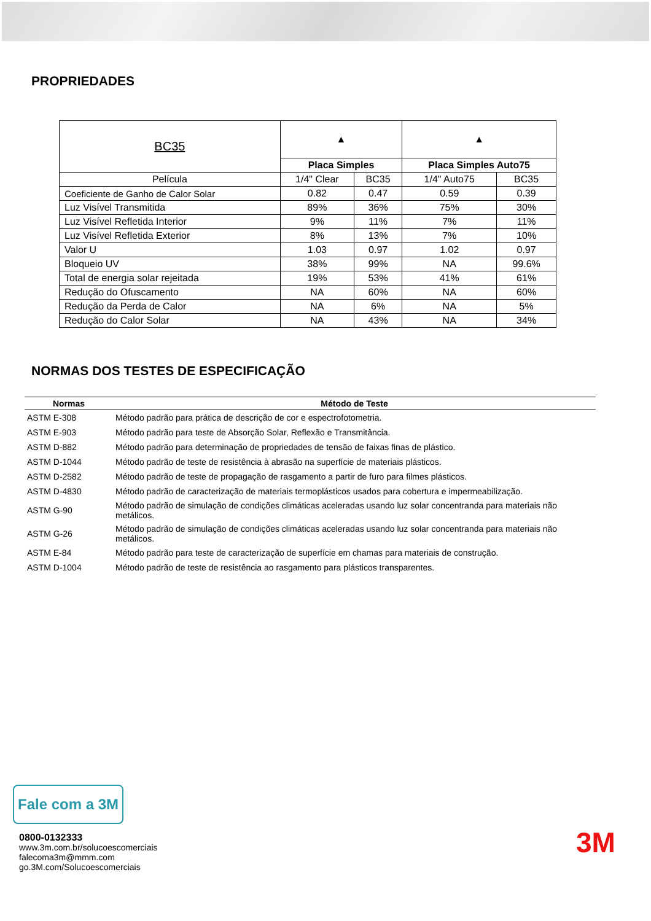PROPRIEDADES
| BC35 | ▲ | | ▲ | |
| | Placa Simples | | Placa Simples Auto75 | |
| Película | 1/4" Clear | BC35 | 1/4" Auto75 | BC35 |
| Coeficiente de Ganho de Calor Solar | 0.82 | 0.47 | 0.59 | 0.39 |
| Luz Visível Transmitida | 89% | 36% | 75% | 30% |
| Luz Visível Refletida Interior | 9% | 11% | 7% | 11% |
| Luz Visível Refletida Exterior | 8% | 13% | 7% | 10% |
| Valor U | 1.03 | 0.97 | 1.02 | 0.97 |
| Bloqueio UV | 38% | 99% | NA | 99.6% |
| Total de energia solar rejeitada | 19% | 53% | 41% | 61% |
| Redução do Ofuscamento | NA | 60% | NA | 60% |
| Redução da Perda de Calor | NA | 6% | NA | 5% |
| Redução do Calor Solar | NA | 43% | NA | 34% |
NORMAS DOS TESTES DE ESPECIFICAÇÃO
| Normas | Método de Teste |
| --- | --- |
| ASTM E-308 | Método padrão para prática de descrição de cor e espectrofotometria. |
| ASTM E-903 | Método padrão para teste de Absorção Solar, Reflexão e Transmitância. |
| ASTM D-882 | Método padrão para determinação de propriedades de tensão de faixas finas de plástico. |
| ASTM D-1044 | Método padrão de teste de resistência à abrasão na superfície de materiais plásticos. |
| ASTM D-2582 | Método padrão de teste de propagação de rasgamento a partir de furo para filmes plásticos. |
| ASTM D-4830 | Método padrão de caracterização de materiais termoplásticos usados para cobertura e impermeabilização. |
| ASTM G-90 | Método padrão de simulação de condições climáticas aceleradas usando luz solar concentranda para materiais não metálicos. |
| ASTM G-26 | Método padrão de simulação de condições climáticas aceleradas usando luz solar concentranda para materiais não metálicos. |
| ASTM E-84 | Método padrão para teste de caracterização de superfície em chamas para materiais de construção. |
| ASTM D-1004 | Método padrão de teste de resistência ao rasgamento para plásticos transparentes. |
Fale com a 3M
0800-0132333
www.3m.com.br/solucoescomerciais
falecoma3m@mmm.com
go.3M.com/Solucoescomerciais
3M